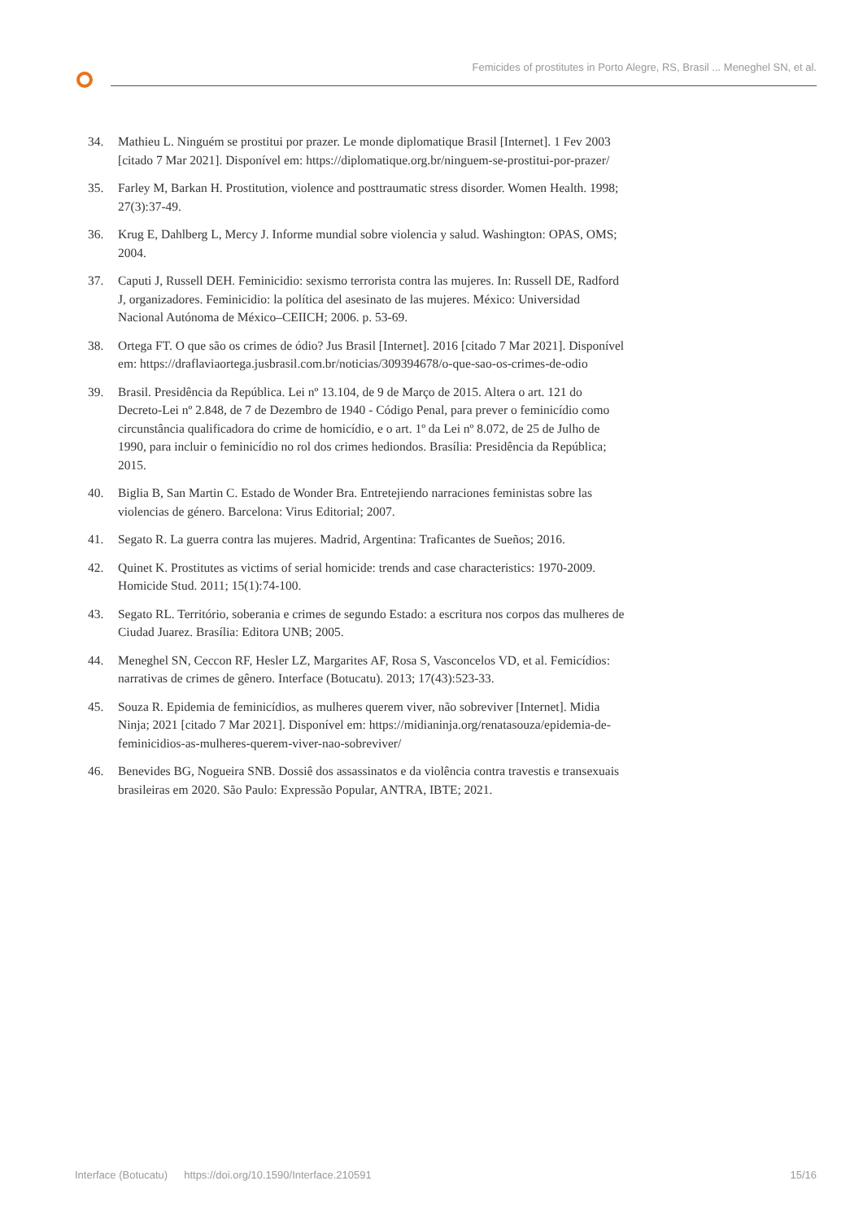Femicides of prostitutes in Porto Alegre, RS, Brasil ... Meneghel SN, et al.
34. Mathieu L. Ninguém se prostitui por prazer. Le monde diplomatique Brasil [Internet]. 1 Fev 2003 [citado 7 Mar 2021]. Disponível em: https://diplomatique.org.br/ninguem-se-prostitui-por-prazer/
35. Farley M, Barkan H. Prostitution, violence and posttraumatic stress disorder. Women Health. 1998; 27(3):37-49.
36. Krug E, Dahlberg L, Mercy J. Informe mundial sobre violencia y salud. Washington: OPAS, OMS; 2004.
37. Caputi J, Russell DEH. Feminicidio: sexismo terrorista contra las mujeres. In: Russell DE, Radford J, organizadores. Feminicidio: la política del asesinato de las mujeres. México: Universidad Nacional Autónoma de México–CEIICH; 2006. p. 53-69.
38. Ortega FT. O que são os crimes de ódio? Jus Brasil [Internet]. 2016 [citado 7 Mar 2021]. Disponível em: https://draflaviaortega.jusbrasil.com.br/noticias/309394678/o-que-sao-os-crimes-de-odio
39. Brasil. Presidência da República. Lei nº 13.104, de 9 de Março de 2015. Altera o art. 121 do Decreto-Lei nº 2.848, de 7 de Dezembro de 1940 - Código Penal, para prever o feminicídio como circunstância qualificadora do crime de homicídio, e o art. 1º da Lei nº 8.072, de 25 de Julho de 1990, para incluir o feminicídio no rol dos crimes hediondos. Brasília: Presidência da República; 2015.
40. Biglia B, San Martin C. Estado de Wonder Bra. Entretejiendo narraciones feministas sobre las violencias de género. Barcelona: Virus Editorial; 2007.
41. Segato R. La guerra contra las mujeres. Madrid, Argentina: Traficantes de Sueños; 2016.
42. Quinet K. Prostitutes as victims of serial homicide: trends and case characteristics: 1970-2009. Homicide Stud. 2011; 15(1):74-100.
43. Segato RL. Território, soberania e crimes de segundo Estado: a escritura nos corpos das mulheres de Ciudad Juarez. Brasília: Editora UNB; 2005.
44. Meneghel SN, Ceccon RF, Hesler LZ, Margarites AF, Rosa S, Vasconcelos VD, et al. Femicídios: narrativas de crimes de gênero. Interface (Botucatu). 2013; 17(43):523-33.
45. Souza R. Epidemia de feminicídios, as mulheres querem viver, não sobreviver [Internet]. Midia Ninja; 2021 [citado 7 Mar 2021]. Disponível em: https://midianinja.org/renatasouza/epidemia-de-feminicidios-as-mulheres-querem-viver-nao-sobreviver/
46. Benevides BG, Nogueira SNB. Dossiê dos assassinatos e da violência contra travestis e transexuais brasileiras em 2020. São Paulo: Expressão Popular, ANTRA, IBTE; 2021.
Interface (Botucatu) https://doi.org/10.1590/Interface.210591 15/16